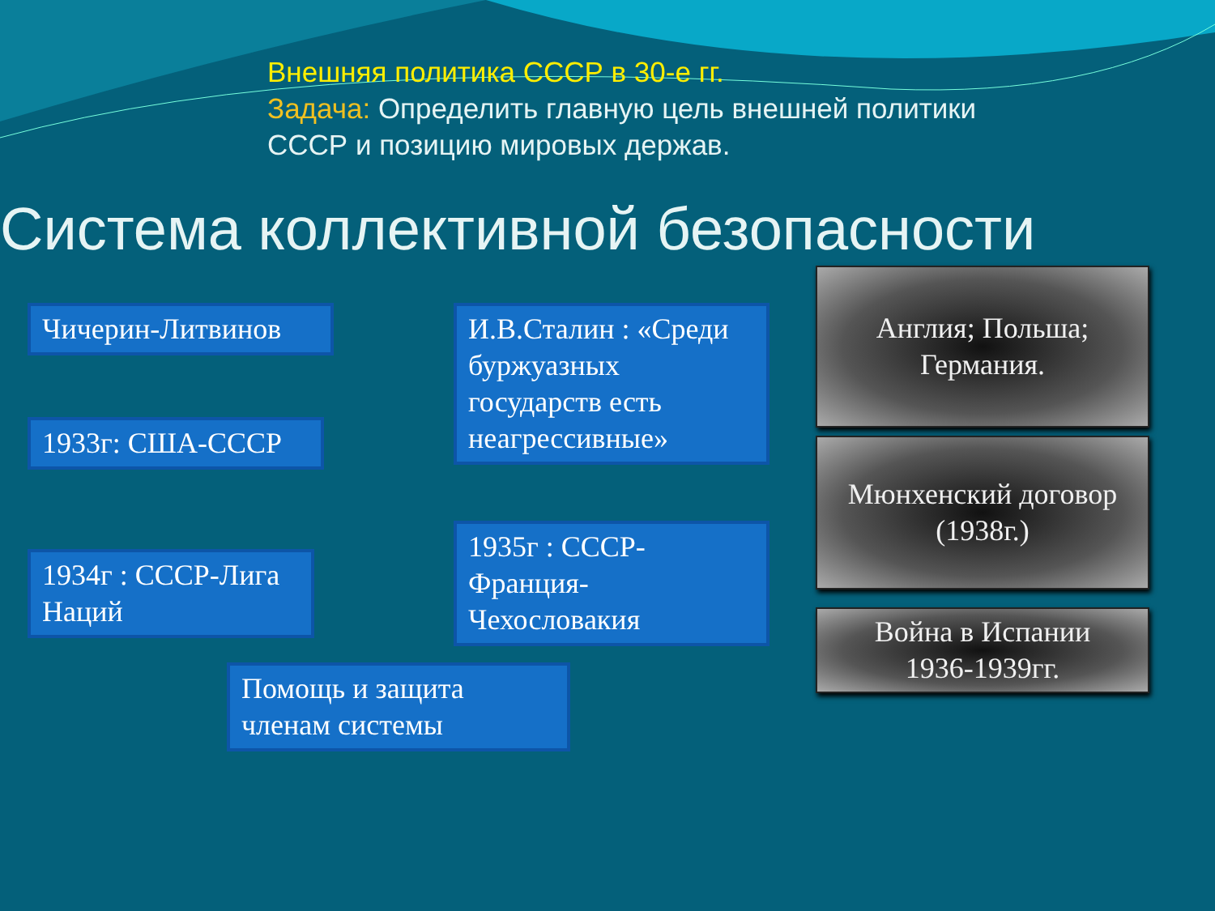Внешняя политика СССР в 30-е гг.
Задача: Определить главную цель внешней политики
СССР и позицию мировых держав.
Система коллективной безопасности
Чичерин-Литвинов
1933г: США-СССР
1934г : СССР-Лига Наций
И.В.Сталин : «Среди буржуазных государств есть неагрессивные»
1935г : СССР-Франция-Чехословакия
Помощь и защита членам системы
Англия; Польша;
Германия.
Мюнхенский договор
(1938г.)
Война в Испании
1936-1939гг.